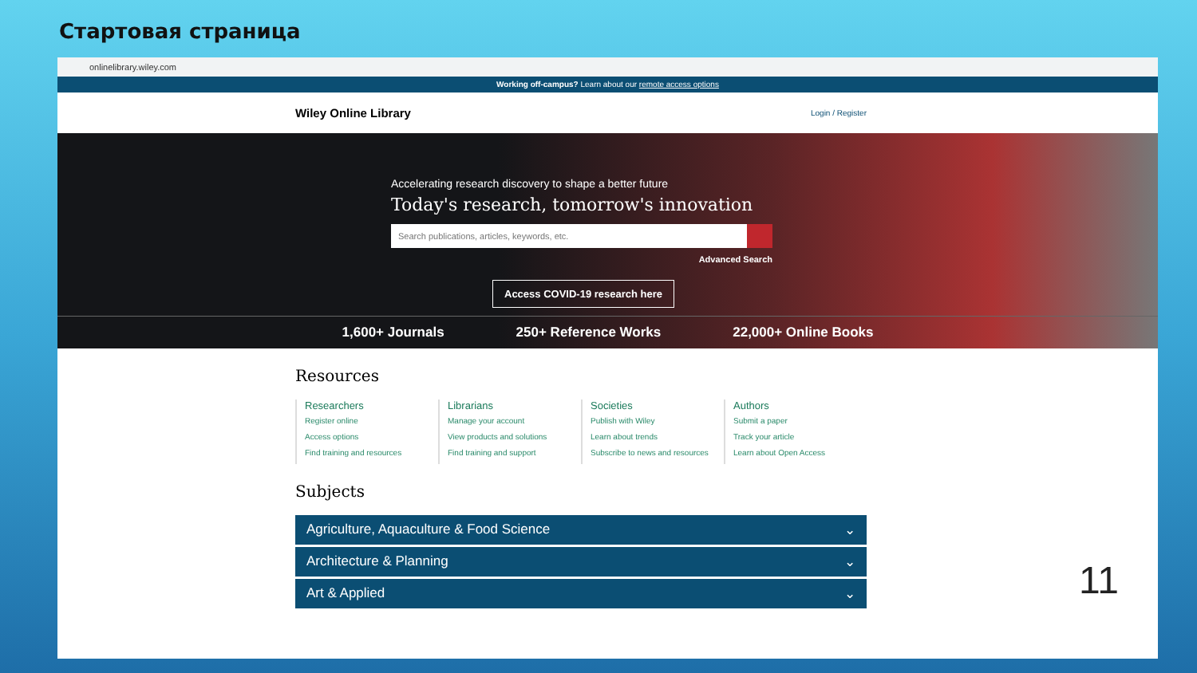Стартовая страница
onlinelibrary.wiley.com
Working off-campus? Learn about our remote access options
Wiley Online Library Login / Register
Accelerating research discovery to shape a better future
Today's research, tomorrow's innovation
Search publications, articles, keywords, etc.
Advanced Search
Access COVID-19 research here
1,600+ Journals 250+ Reference Works 22,000+ Online Books
Resources
Researchers
Register online
Access options
Find training and resources
Librarians
Manage your account
View products and solutions
Find training and support
Societies
Publish with Wiley
Learn about trends
Subscribe to news and resources
Authors
Submit a paper
Track your article
Learn about Open Access
Subjects
Agriculture, Aquaculture & Food Science ⌄
Architecture & Planning ⌄
Art & Applied ⌄
11